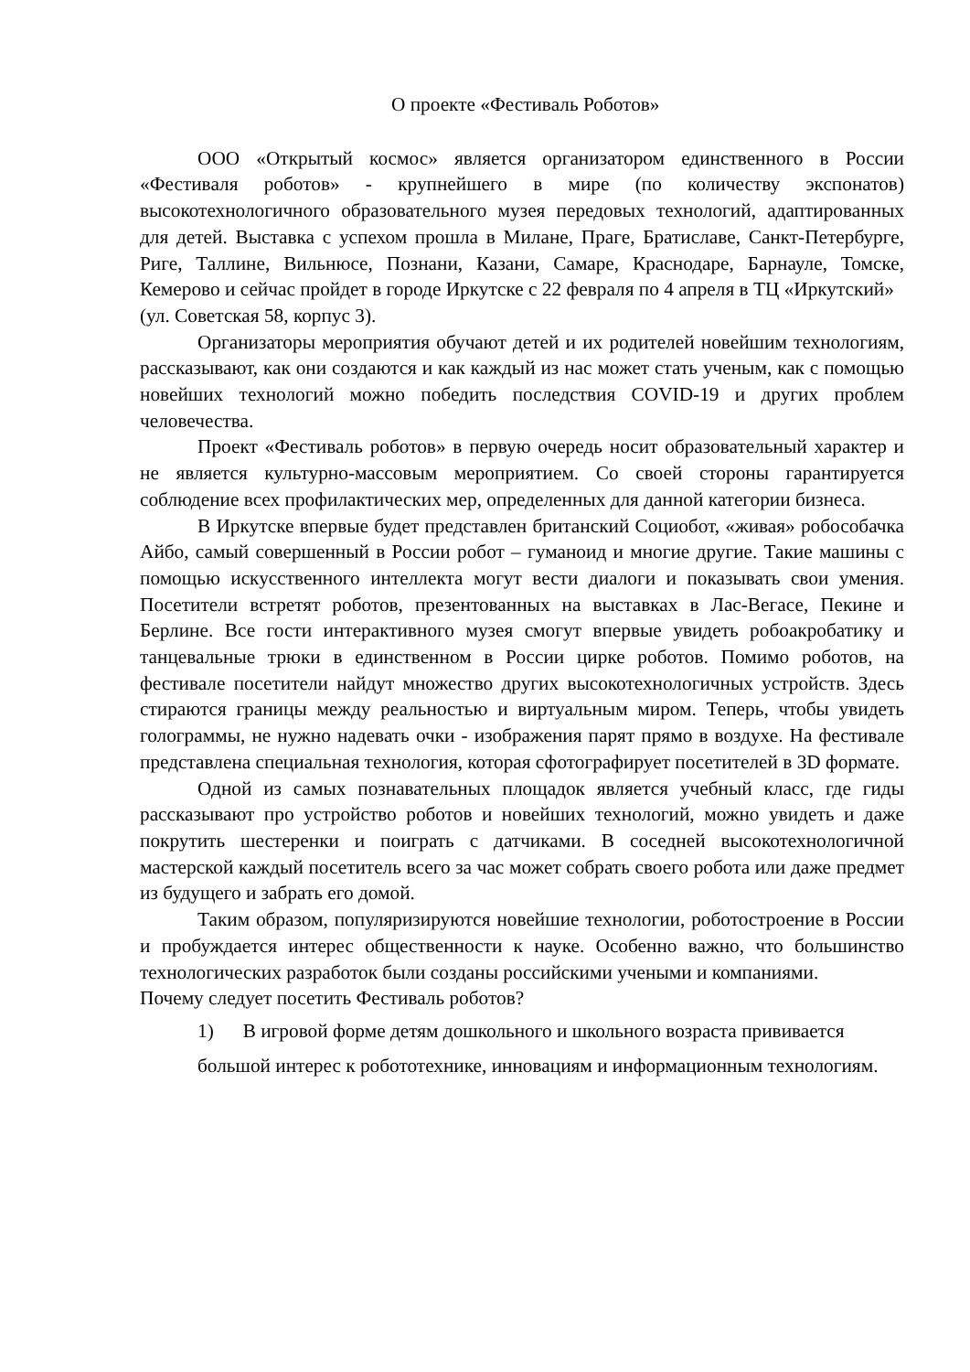О проекте «Фестиваль Роботов»
ООО «Открытый космос» является организатором единственного в России «Фестиваля роботов» - крупнейшего в мире (по количеству экспонатов) высокотехнологичного образовательного музея передовых технологий, адаптированных для детей. Выставка с успехом прошла в Милане, Праге, Братиславе, Санкт-Петербурге, Риге, Таллине, Вильнюсе, Познани, Казани, Самаре, Краснодаре, Барнауле, Томске, Кемерово и сейчас пройдет в городе Иркутске с 22 февраля по 4 апреля в ТЦ «Иркутский»
(ул. Советская 58, корпус 3).
Организаторы мероприятия обучают детей и их родителей новейшим технологиям, рассказывают, как они создаются и как каждый из нас может стать ученым, как с помощью новейших технологий можно победить последствия COVID-19 и других проблем человечества.
Проект «Фестиваль роботов» в первую очередь носит образовательный характер и не является культурно-массовым мероприятием. Со своей стороны гарантируется соблюдение всех профилактических мер, определенных для данной категории бизнеса.
В Иркутске впервые будет представлен британский Социобот, «живая» робособачка Айбо, самый совершенный в России робот – гуманоид и многие другие. Такие машины с помощью искусственного интеллекта могут вести диалоги и показывать свои умения. Посетители встретят роботов, презентованных на выставках в Лас-Вегасе, Пекине и Берлине. Все гости интерактивного музея смогут впервые увидеть робоакробатику и танцевальные трюки в единственном в России цирке роботов. Помимо роботов, на фестивале посетители найдут множество других высокотехнологичных устройств. Здесь стираются границы между реальностью и виртуальным миром. Теперь, чтобы увидеть голограммы, не нужно надевать очки - изображения парят прямо в воздухе. На фестивале представлена специальная технология, которая сфотографирует посетителей в 3D формате.
Одной из самых познавательных площадок является учебный класс, где гиды рассказывают про устройство роботов и новейших технологий, можно увидеть и даже покрутить шестеренки и поиграть с датчиками. В соседней высокотехнологичной мастерской каждый посетитель всего за час может собрать своего робота или даже предмет из будущего и забрать его домой.
Таким образом, популяризируются новейшие технологии, роботостроение в России и пробуждается интерес общественности к науке. Особенно важно, что большинство технологических разработок были созданы российскими учеными и компаниями.
Почему следует посетить Фестиваль роботов?
1) В игровой форме детям дошкольного и школьного возраста прививается большой интерес к робототехнике, инновациям и информационным технологиям.